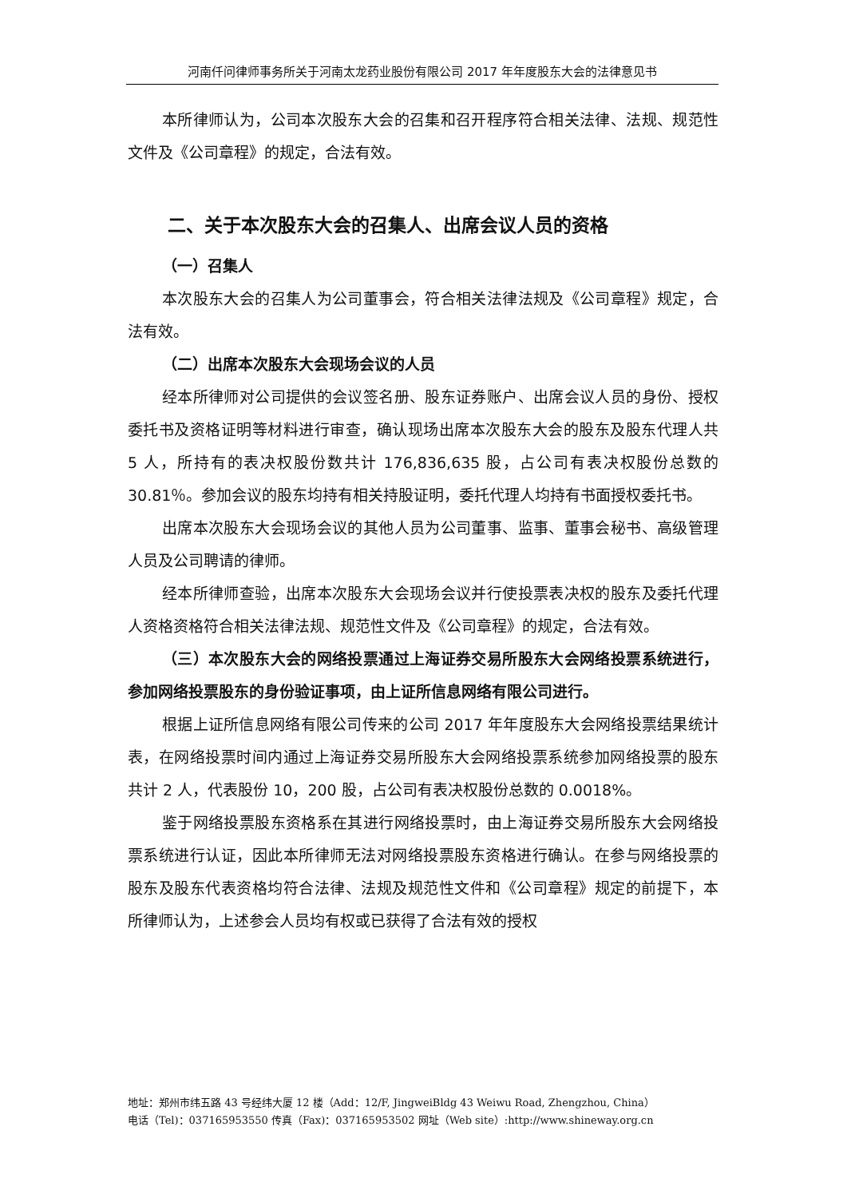河南仟问律师事务所关于河南太龙药业股份有限公司 2017 年年度股东大会的法律意见书
本所律师认为，公司本次股东大会的召集和召开程序符合相关法律、法规、规范性文件及《公司章程》的规定，合法有效。
二、关于本次股东大会的召集人、出席会议人员的资格
（一）召集人
本次股东大会的召集人为公司董事会，符合相关法律法规及《公司章程》规定，合法有效。
（二）出席本次股东大会现场会议的人员
经本所律师对公司提供的会议签名册、股东证券账户、出席会议人员的身份、授权委托书及资格证明等材料进行审查，确认现场出席本次股东大会的股东及股东代理人共 5 人，所持有的表决权股份数共计 176,836,635 股，占公司有表决权股份总数的 30.81％。参加会议的股东均持有相关持股证明，委托代理人均持有书面授权委托书。
出席本次股东大会现场会议的其他人员为公司董事、监事、董事会秘书、高级管理人员及公司聘请的律师。
经本所律师查验，出席本次股东大会现场会议并行使投票表决权的股东及委托代理人资格资格符合相关法律法规、规范性文件及《公司章程》的规定，合法有效。
（三）本次股东大会的网络投票通过上海证券交易所股东大会网络投票系统进行，参加网络投票股东的身份验证事项，由上证所信息网络有限公司进行。
根据上证所信息网络有限公司传来的公司 2017 年年度股东大会网络投票结果统计表，在网络投票时间内通过上海证券交易所股东大会网络投票系统参加网络投票的股东共计 2 人，代表股份 10，200 股，占公司有表决权股份总数的 0.0018%。
鉴于网络投票股东资格系在其进行网络投票时，由上海证券交易所股东大会网络投票系统进行认证，因此本所律师无法对网络投票股东资格进行确认。在参与网络投票的股东及股东代表资格均符合法律、法规及规范性文件和《公司章程》规定的前提下，本所律师认为，上述参会人员均有权或已获得了合法有效的授权
地址：郑州市纬五路 43 号经纬大厦 12 楼（Add：12/F, JingweiBldg 43 Weiwu Road, Zhengzhou, China）
电话（Tel)：037165953550 传真（Fax)：037165953502 网址（Web site）:http://www.shineway.org.cn